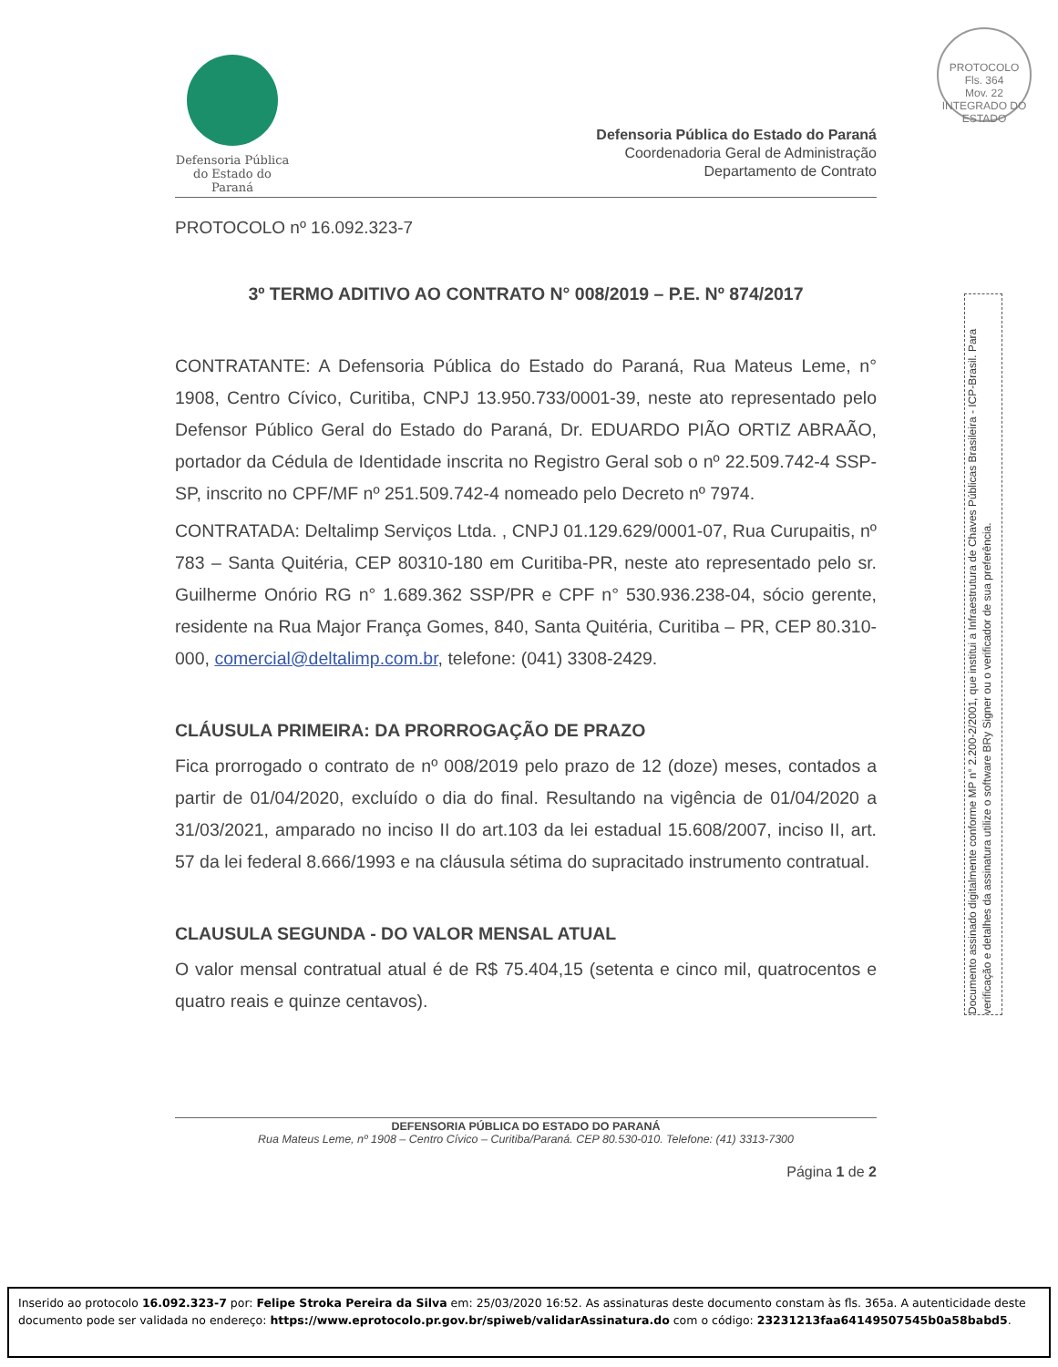Defensoria Pública
do Estado do Paraná
PROTOCOLO
Fls. 364
Mov. 22
INTEGRADO DO ESTADO
Defensoria Pública do Estado do Paraná
Coordenadoria Geral de Administração
Departamento de Contrato
PROTOCOLO nº 16.092.323-7
3º TERMO ADITIVO AO CONTRATO N° 008/2019 – P.E. Nº 874/2017
CONTRATANTE: A Defensoria Pública do Estado do Paraná, Rua Mateus Leme, n° 1908, Centro Cívico, Curitiba, CNPJ 13.950.733/0001-39, neste ato representado pelo Defensor Público Geral do Estado do Paraná, Dr. EDUARDO PIÃO ORTIZ ABRAÃO, portador da Cédula de Identidade inscrita no Registro Geral sob o nº 22.509.742-4 SSP-SP, inscrito no CPF/MF nº 251.509.742-4 nomeado pelo Decreto nº 7974.
CONTRATADA: Deltalimp Serviços Ltda. , CNPJ 01.129.629/0001-07, Rua Curupaitis, nº 783 – Santa Quitéria, CEP 80310-180 em Curitiba-PR, neste ato representado pelo sr. Guilherme Onório RG n° 1.689.362 SSP/PR e CPF n° 530.936.238-04, sócio gerente, residente na Rua Major França Gomes, 840, Santa Quitéria, Curitiba – PR, CEP 80.310-000, comercial@deltalimp.com.br, telefone: (041) 3308-2429.
CLÁUSULA PRIMEIRA: DA PRORROGAÇÃO DE PRAZO
Fica prorrogado o contrato de nº 008/2019 pelo prazo de 12 (doze) meses, contados a partir de 01/04/2020, excluído o dia do final. Resultando na vigência de 01/04/2020 a 31/03/2021, amparado no inciso II do art.103 da lei estadual 15.608/2007, inciso II, art. 57 da lei federal 8.666/1993 e na cláusula sétima do supracitado instrumento contratual.
CLAUSULA SEGUNDA - DO VALOR MENSAL ATUAL
O valor mensal contratual atual é de R$ 75.404,15 (setenta e cinco mil, quatrocentos e quatro reais e quinze centavos).
DEFENSORIA PÚBLICA DO ESTADO DO PARANÁ
Rua Mateus Leme, nº 1908 – Centro Cívico – Curitiba/Paraná. CEP 80.530-010. Telefone: (41) 3313-7300
Página 1 de 2
Documento assinado digitalmente conforme MP n° 2.200-2/2001, que institui a Infraestrutura de Chaves Públicas Brasileira - ICP-Brasil. Para verificação e detalhes da assinatura utilize o software BRy Signer ou o verificador de sua preferência.
Inserido ao protocolo 16.092.323-7 por: Felipe Stroka Pereira da Silva em: 25/03/2020 16:52. As assinaturas deste documento constam às fls. 365a. A autenticidade deste documento pode ser validada no endereço: https://www.eprotocolo.pr.gov.br/spiweb/validarAssinatura.do com o código: 23231213faa64149507545b0a58babd5.